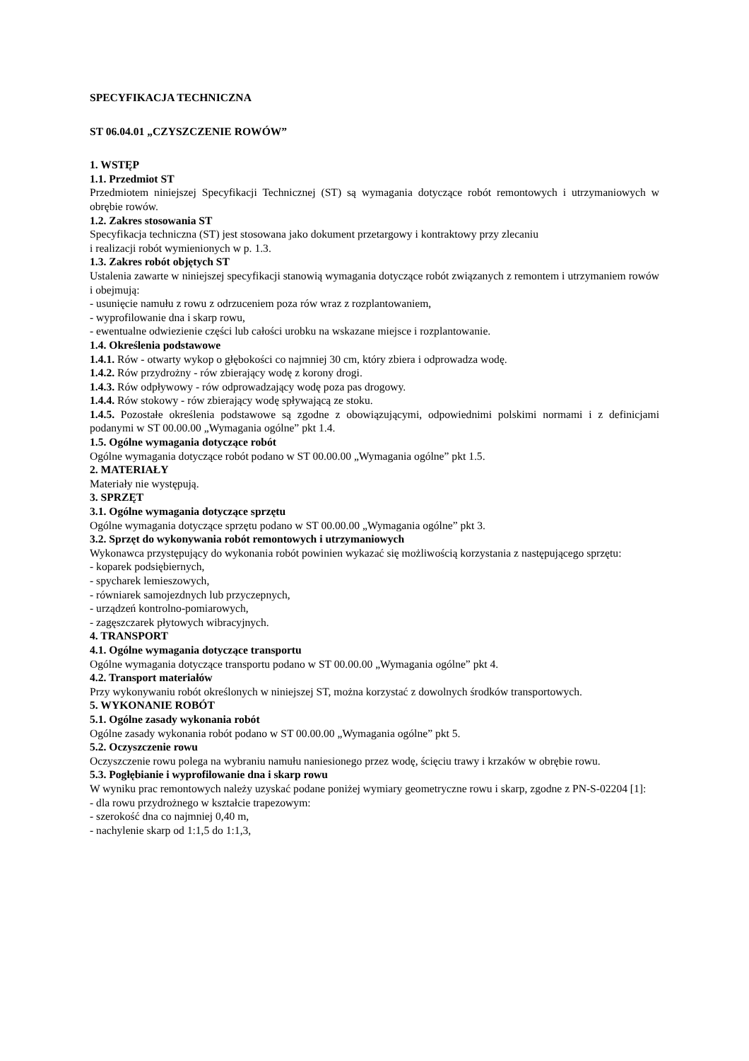SPECYFIKACJA TECHNICZNA
ST 06.04.01 „CZYSZCZENIE ROWÓW”
1. WSTĘP
1.1. Przedmiot ST
Przedmiotem niniejszej Specyfikacji Technicznej (ST) są wymagania dotyczące robót remontowych i utrzymaniowych w obrębie rowów.
1.2. Zakres stosowania ST
Specyfikacja techniczna (ST) jest stosowana jako dokument przetargowy i kontraktowy przy zlecaniu
i realizacji robót wymienionych w p. 1.3.
1.3. Zakres robót objętych ST
Ustalenia zawarte w niniejszej specyfikacji stanowią wymagania dotyczące robót związanych z remontem i utrzymaniem rowów i obejmują:
- usunięcie namułu z rowu z odrzuceniem poza rów wraz z rozplantowaniem,
- wyprofilowanie dna i skarp rowu,
- ewentualne odwiezienie części lub całości urobku na wskazane miejsce i rozplantowanie.
1.4. Określenia podstawowe
1.4.1. Rów - otwarty wykop o głębokości co najmniej 30 cm, który zbiera i odprowadza wodę.
1.4.2. Rów przydrożny - rów zbierający wodę z korony drogi.
1.4.3. Rów odpływowy - rów odprowadzający wodę poza pas drogowy.
1.4.4. Rów stokowy - rów zbierający wodę spływającą ze stoku.
1.4.5. Pozostałe określenia podstawowe są zgodne z obowiązującymi, odpowiednimi polskimi normami i z definicjami podanymi w ST 00.00.00 „Wymagania ogólne” pkt 1.4.
1.5. Ogólne wymagania dotyczące robót
Ogólne wymagania dotyczące robót podano w ST 00.00.00 „Wymagania ogólne” pkt 1.5.
2. MATERIAŁY
Materiały nie występują.
3. SPRZĘT
3.1. Ogólne wymagania dotyczące sprzętu
Ogólne wymagania dotyczące sprzętu podano w ST 00.00.00 „Wymagania ogólne” pkt 3.
3.2. Sprzęt do wykonywania robót remontowych i utrzymaniowych
Wykonawca przystępujący do wykonania robót powinien wykazać się możliwością korzystania z następującego sprzętu:
- koparek podsiębiernych,
- spycharek lemieszowych,
- równiarek samojezdnych lub przyczepnych,
- urządzeń kontrolno-pomiarowych,
- zagęszczarek płytowych wibracyjnych.
4. TRANSPORT
4.1. Ogólne wymagania dotyczące transportu
Ogólne wymagania dotyczące transportu podano w ST 00.00.00 „Wymagania ogólne” pkt 4.
4.2. Transport materiałów
Przy wykonywaniu robót określonych w niniejszej ST, można korzystać z dowolnych środków transportowych.
5. WYKONANIE ROBÓT
5.1. Ogólne zasady wykonania robót
Ogólne zasady wykonania robót podano w ST 00.00.00 „Wymagania ogólne” pkt 5.
5.2. Oczyszczenie rowu
Oczyszczenie rowu polega na wybraniu namułu naniesionego przez wodę, ścięciu trawy i krzaków w obrębie rowu.
5.3. Pogłębianie i wyprofilowanie dna i skarp rowu
W wyniku prac remontowych należy uzyskać podane poniżej wymiary geometryczne rowu i skarp, zgodne z PN-S-02204 [1]:
- dla rowu przydrożnego w kształcie trapezowym:
- szerokość dna co najmniej 0,40 m,
- nachylenie skarp od 1:1,5 do 1:1,3,